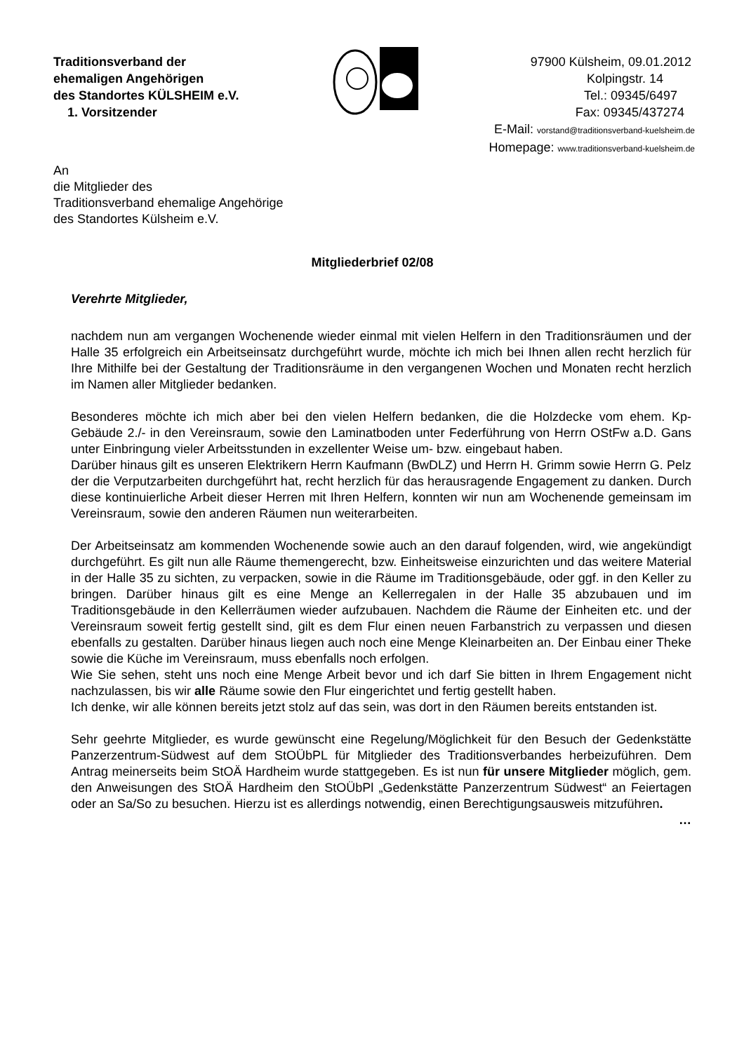Traditionsverband der
ehemaligen Angehörigen
des Standortes KÜLSHEIM e.V.
1. Vorsitzender
97900 Külsheim, 09.01.2012
Kolpingstr. 14
Tel.: 09345/6497
Fax: 09345/437274
E-Mail: vorstand@traditionsverband-kuelsheim.de
Homepage: www.traditionsverband-kuelsheim.de
An
die Mitglieder des
Traditionsverband ehemalige Angehörige
des Standortes Külsheim e.V.
Mitgliederbrief 02/08
Verehrte Mitglieder,
nachdem nun am vergangen Wochenende wieder einmal mit vielen Helfern in den Traditionsräumen und der Halle 35 erfolgreich ein Arbeitseinsatz durchgeführt wurde, möchte ich mich bei Ihnen allen recht herzlich für Ihre Mithilfe bei der Gestaltung der Traditionsräume in den vergangenen Wochen und Monaten recht herzlich im Namen aller Mitglieder bedanken.
Besonderes möchte ich mich aber bei den vielen Helfern bedanken, die die Holzdecke vom ehem. Kp-Gebäude 2./- in den Vereinsraum, sowie den Laminatboden unter Federführung von Herrn OStFw a.D. Gans unter Einbringung vieler Arbeitsstunden in exzellenter Weise um- bzw. eingebaut haben.
Darüber hinaus gilt es unseren Elektrikern Herrn Kaufmann (BwDLZ) und Herrn H. Grimm sowie Herrn G. Pelz der die Verputzarbeiten durchgeführt hat, recht herzlich für das herausragende Engagement zu danken. Durch diese kontinuierliche Arbeit dieser Herren mit Ihren Helfern, konnten wir nun am Wochenende gemeinsam im Vereinsraum, sowie den anderen Räumen nun weiterarbeiten.
Der Arbeitseinsatz am kommenden Wochenende sowie auch an den darauf folgenden, wird, wie angekündigt durchgeführt. Es gilt nun alle Räume themengerecht, bzw. Einheitsweise einzurichten und das weitere Material in der Halle 35 zu sichten, zu verpacken, sowie in die Räume im Traditionsgebäude, oder ggf. in den Keller zu bringen. Darüber hinaus gilt es eine Menge an Kellerregalen in der Halle 35 abzubauen und im Traditionsgebäude in den Kellerräumen wieder aufzubauen. Nachdem die Räume der Einheiten etc. und der Vereinsraum soweit fertig gestellt sind, gilt es dem Flur einen neuen Farbanstrich zu verpassen und diesen ebenfalls zu gestalten. Darüber hinaus liegen auch noch eine Menge Kleinarbeiten an. Der Einbau einer Theke sowie die Küche im Vereinsraum, muss ebenfalls noch erfolgen.
Wie Sie sehen, steht uns noch eine Menge Arbeit bevor und ich darf Sie bitten in Ihrem Engagement nicht nachzulassen, bis wir alle Räume sowie den Flur eingerichtet und fertig gestellt haben.
Ich denke, wir alle können bereits jetzt stolz auf das sein, was dort in den Räumen bereits entstanden ist.
Sehr geehrte Mitglieder, es wurde gewünscht eine Regelung/Möglichkeit für den Besuch der Gedenkstätte Panzerzentrum-Südwest auf dem StOÜbPL für Mitglieder des Traditionsverbandes herbeizuführen. Dem Antrag meinerseits beim StOÄ Hardheim wurde stattgegeben. Es ist nun für unsere Mitglieder möglich, gem. den Anweisungen des StOÄ Hardheim den StOÜbPl „Gedenkstätte Panzerzentrum Südwest“ an Feiertagen oder an Sa/So zu besuchen. Hierzu ist es allerdings notwendig, einen Berechtigungsausweis mitzuführen.
…